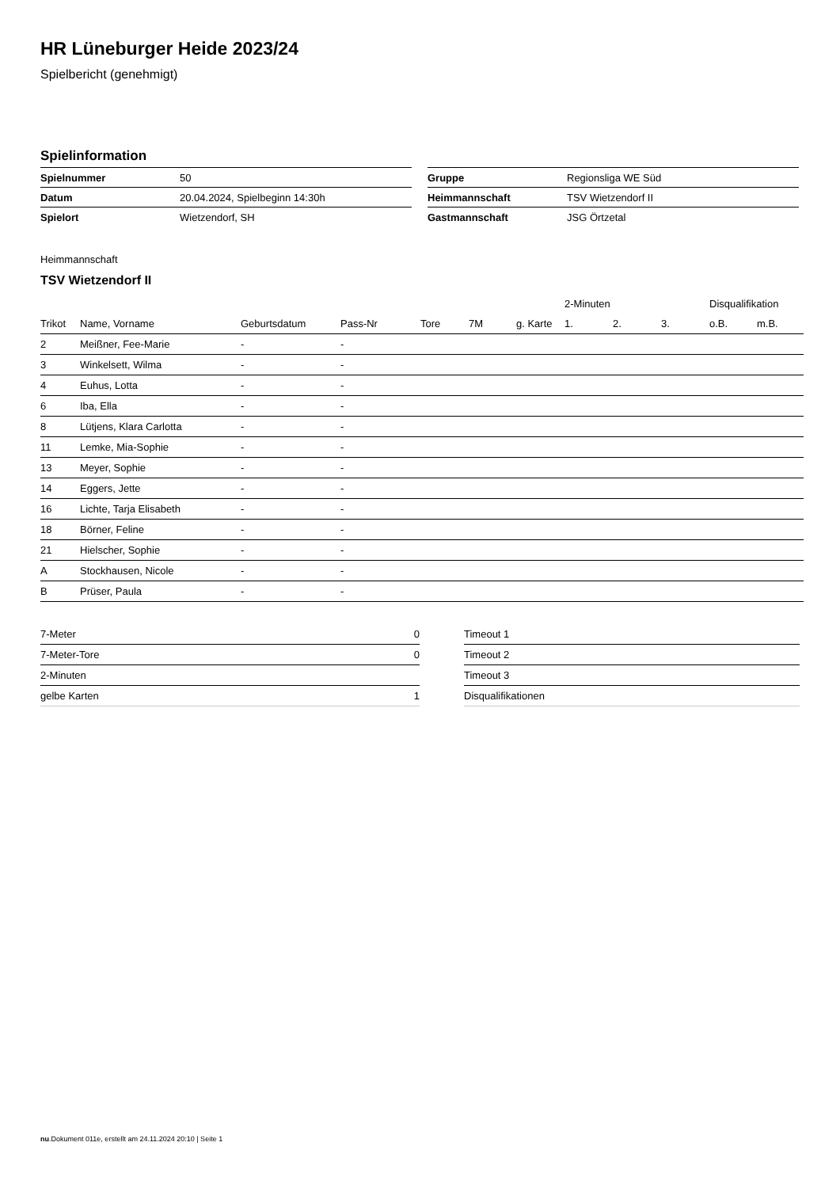HR Lüneburger Heide 2023/24
Spielbericht (genehmigt)
Spielinformation
| Spielnummer | 50 |
| Datum | 20.04.2024, Spielbeginn 14:30h |
| Spielort | Wietzendorf, SH |
| Gruppe | Regionsliga WE Süd |
| Heimmannschaft | TSV Wietzendorf II |
| Gastmannschaft | JSG Örtzetal |
Heimmannschaft
TSV Wietzendorf II
| | | | | | | | 2-Minuten | | | Disqualifikation | |
| --- | --- | --- | --- | --- | --- | --- | --- | --- | --- | --- | --- |
| Trikot | Name, Vorname | Geburtsdatum | Pass-Nr | Tore | 7M | g. Karte | 1. | 2. | 3. | o.B. | m.B. |
| 2 | Meißner, Fee-Marie | - | - | | | | | | | | |
| 3 | Winkelsett, Wilma | - | - | | | | | | | | |
| 4 | Euhus, Lotta | - | - | | | | | | | | |
| 6 | Iba, Ella | - | - | | | | | | | | |
| 8 | Lütjens, Klara Carlotta | - | - | | | | | | | | |
| 11 | Lemke, Mia-Sophie | - | - | | | | | | | | |
| 13 | Meyer, Sophie | - | - | | | | | | | | |
| 14 | Eggers, Jette | - | - | | | | | | | | |
| 16 | Lichte, Tarja Elisabeth | - | - | | | | | | | | |
| 18 | Börner, Feline | - | - | | | | | | | | |
| 21 | Hielscher, Sophie | - | - | | | | | | | | |
| A | Stockhausen, Nicole | - | - | | | | | | | | |
| B | Prüser, Paula | - | - | | | | | | | | |
| 7-Meter | 0 |
| 7-Meter-Tore | 0 |
| 2-Minuten | |
| gelbe Karten | 1 |
| Timeout 1 |
| Timeout 2 |
| Timeout 3 |
| Disqualifikationen |
nu.Dokument 011e, erstellt am 24.11.2024 20:10 | Seite 1